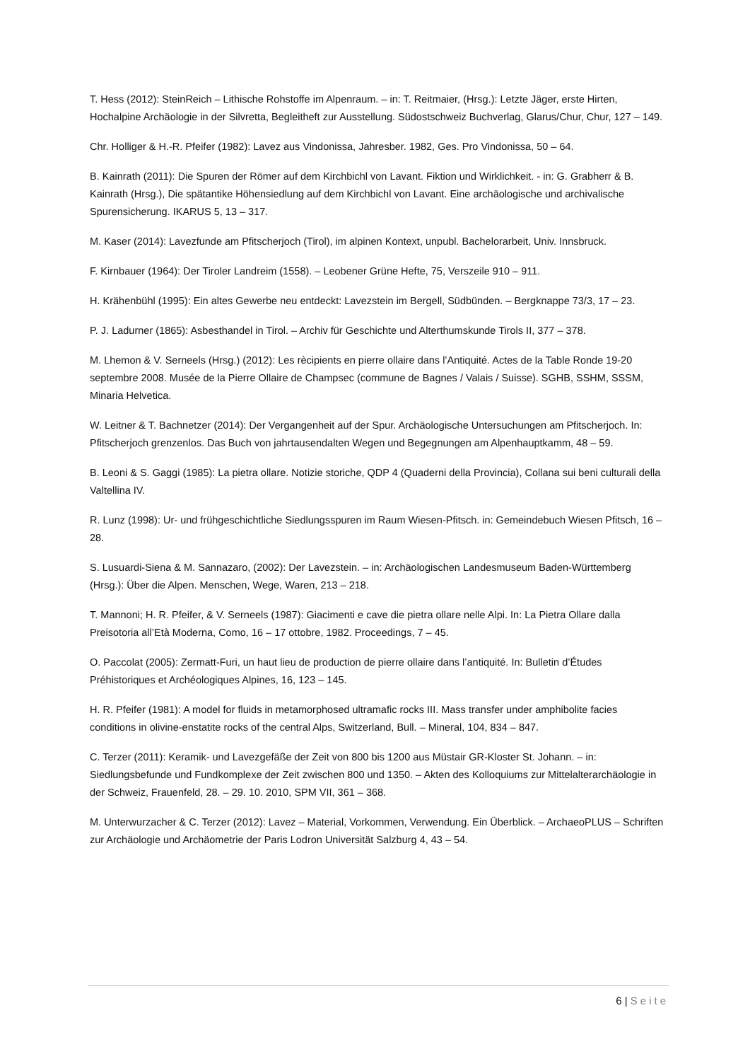T. Hess (2012): SteinReich – Lithische Rohstoffe im Alpenraum. – in: T. Reitmaier, (Hrsg.): Letzte Jäger, erste Hirten, Hochalpine Archäologie in der Silvretta, Begleitheft zur Ausstellung. Südostschweiz Buchverlag, Glarus/Chur, Chur, 127 – 149.
Chr. Holliger & H.-R. Pfeifer (1982): Lavez aus Vindonissa, Jahresber. 1982, Ges. Pro Vindonissa, 50 – 64.
B. Kainrath (2011): Die Spuren der Römer auf dem Kirchbichl von Lavant. Fiktion und Wirklichkeit. - in: G. Grabherr & B. Kainrath (Hrsg.), Die spätantike Höhensiedlung auf dem Kirchbichl von Lavant. Eine archäologische und archivalische Spurensicherung. IKARUS 5, 13 – 317.
M. Kaser (2014): Lavezfunde am Pfitscherjoch (Tirol), im alpinen Kontext, unpubl. Bachelorarbeit, Univ. Innsbruck.
F. Kirnbauer (1964): Der Tiroler Landreim (1558). – Leobener Grüne Hefte, 75, Verszeile 910 – 911.
H. Krähenbühl (1995): Ein altes Gewerbe neu entdeckt: Lavezstein im Bergell, Südbünden. – Bergknappe 73/3, 17 – 23.
P. J. Ladurner (1865): Asbesthandel in Tirol. – Archiv für Geschichte und Alterthumskunde Tirols II, 377 – 378.
M. Lhemon & V. Serneels (Hrsg.) (2012): Les rècipients en pierre ollaire dans l’Antiquité. Actes de la Table Ronde 19-20 septembre 2008. Musée de la Pierre Ollaire de Champsec (commune de Bagnes / Valais / Suisse). SGHB, SSHM, SSSM, Minaria Helvetica.
W. Leitner & T. Bachnetzer (2014): Der Vergangenheit auf der Spur. Archäologische Untersuchungen am Pfitscherjoch. In: Pfitscherjoch grenzenlos. Das Buch von jahrtausendalten Wegen und Begegnungen am Alpenhauptkamm, 48 – 59.
B. Leoni & S. Gaggi (1985): La pietra ollare. Notizie storiche, QDP 4 (Quaderni della Provincia), Collana sui beni culturali della Valtellina IV.
R. Lunz (1998): Ur- und frühgeschichtliche Siedlungsspuren im Raum Wiesen-Pfitsch. in: Gemeindebuch Wiesen Pfitsch, 16 – 28.
S. Lusuardi-Siena & M. Sannazaro, (2002): Der Lavezstein. – in: Archäologischen Landesmuseum Baden-Württemberg (Hrsg.): Über die Alpen. Menschen, Wege, Waren, 213 – 218.
T. Mannoni; H. R. Pfeifer, & V. Serneels (1987): Giacimenti e cave die pietra ollare nelle Alpi. In: La Pietra Ollare dalla Preisotoria all’Età Moderna, Como, 16 – 17 ottobre, 1982. Proceedings, 7 – 45.
O. Paccolat (2005): Zermatt-Furi, un haut lieu de production de pierre ollaire dans l’antiquité. In: Bulletin d’Études Préhistoriques et Archéologiques Alpines, 16, 123 – 145.
H. R. Pfeifer (1981): A model for fluids in metamorphosed ultramafic rocks III. Mass transfer under amphibolite facies conditions in olivine-enstatite rocks of the central Alps, Switzerland, Bull. – Mineral, 104, 834 – 847.
C. Terzer (2011): Keramik- und Lavezgefäße der Zeit von 800 bis 1200 aus Müstair GR-Kloster St. Johann. – in: Siedlungsbefunde und Fundkomplexe der Zeit zwischen 800 und 1350. – Akten des Kolloquiums zur Mittelalterarchäologie in der Schweiz, Frauenfeld, 28. – 29. 10. 2010, SPM VII, 361 – 368.
M. Unterwurzacher & C. Terzer (2012): Lavez – Material, Vorkommen, Verwendung. Ein Überblick. – ArchaeoPLUS – Schriften zur Archäologie und Archäometrie der Paris Lodron Universität Salzburg 4, 43 – 54.
6 | Seite